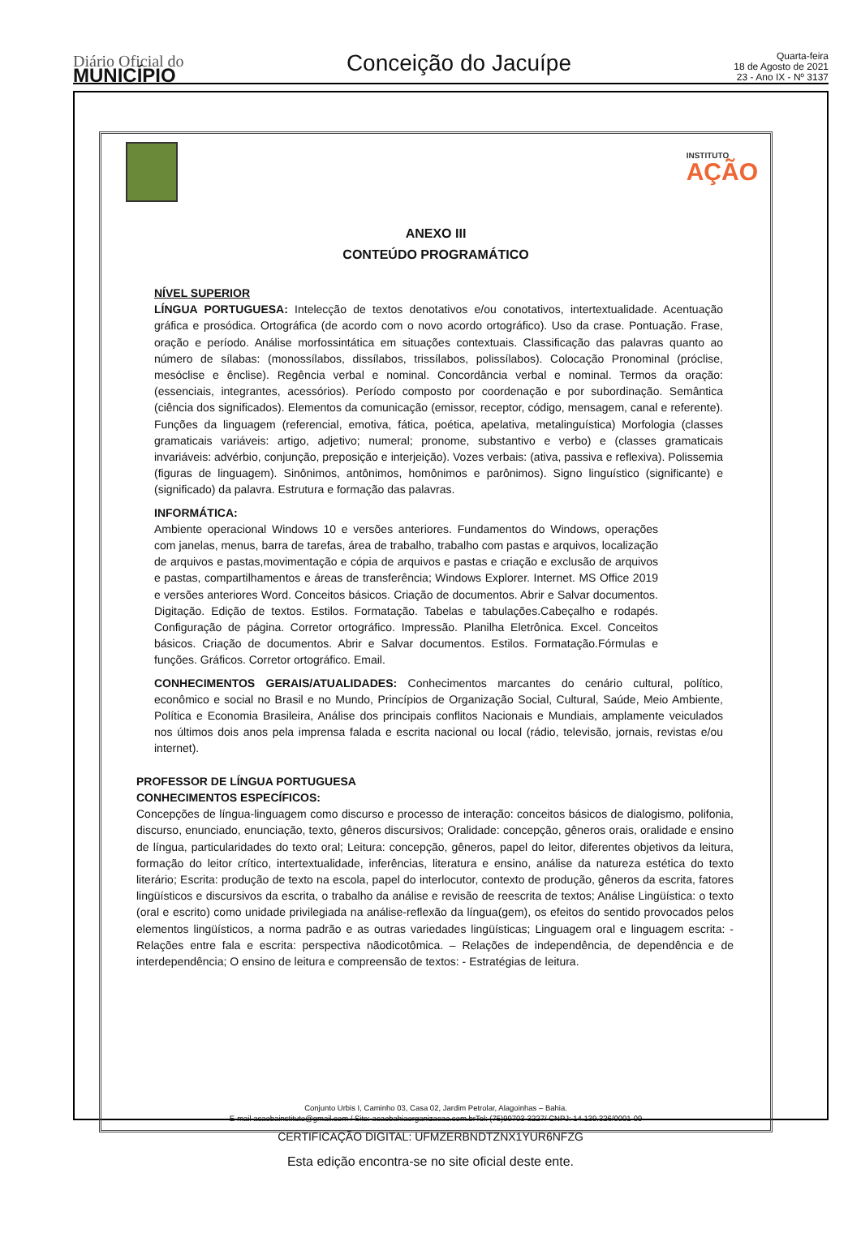Diário Oficial do
MUNICÍPIO
Conceição do Jacuípe
Quarta-feira
18 de Agosto de 2021
23 - Ano IX - Nº 3137
INSTITUTO
AÇÃO
ANEXO III
CONTEÚDO PROGRAMÁTICO
NÍVEL SUPERIOR
LÍNGUA PORTUGUESA: Intelecção de textos denotativos e/ou conotativos, intertextualidade. Acentuação gráfica e prosódica. Ortográfica (de acordo com o novo acordo ortográfico). Uso da crase. Pontuação. Frase, oração e período. Análise morfossintática em situações contextuais. Classificação das palavras quanto ao número de sílabas: (monossílabos, dissílabos, trissílabos, polissílabos). Colocação Pronominal (próclise, mesóclise e ênclise). Regência verbal e nominal. Concordância verbal e nominal. Termos da oração: (essenciais, integrantes, acessórios). Período composto por coordenação e por subordinação. Semântica (ciência dos significados). Elementos da comunicação (emissor, receptor, código, mensagem, canal e referente). Funções da linguagem (referencial, emotiva, fática, poética, apelativa, metalinguística) Morfologia (classes gramaticais variáveis: artigo, adjetivo; numeral; pronome, substantivo e verbo) e (classes gramaticais invariáveis: advérbio, conjunção, preposição e interjeição). Vozes verbais: (ativa, passiva e reflexiva). Polissemia (figuras de linguagem). Sinônimos, antônimos, homônimos e parônimos). Signo linguístico (significante) e (significado) da palavra. Estrutura e formação das palavras.
INFORMÁTICA:
Ambiente operacional Windows 10 e versões anteriores. Fundamentos do Windows, operações com janelas, menus, barra de tarefas, área de trabalho, trabalho com pastas e arquivos, localização de arquivos e pastas,movimentação e cópia de arquivos e pastas e criação e exclusão de arquivos e pastas, compartilhamentos e áreas de transferência; Windows Explorer. Internet. MS Office 2019 e versões anteriores Word. Conceitos básicos. Criação de documentos. Abrir e Salvar documentos. Digitação. Edição de textos. Estilos. Formatação. Tabelas e tabulações.Cabeçalho e rodapés. Configuração de página. Corretor ortográfico. Impressão. Planilha Eletrônica. Excel. Conceitos básicos. Criação de documentos. Abrir e Salvar documentos. Estilos. Formatação.Fórmulas e funções. Gráficos. Corretor ortográfico. Email.
CONHECIMENTOS GERAIS/ATUALIDADES: Conhecimentos marcantes do cenário cultural, político, econômico e social no Brasil e no Mundo, Princípios de Organização Social, Cultural, Saúde, Meio Ambiente, Política e Economia Brasileira, Análise dos principais conflitos Nacionais e Mundiais, amplamente veiculados nos últimos dois anos pela imprensa falada e escrita nacional ou local (rádio, televisão, jornais, revistas e/ou internet).
PROFESSOR DE LÍNGUA PORTUGUESA
CONHECIMENTOS ESPECÍFICOS:
Concepções de língua-linguagem como discurso e processo de interação: conceitos básicos de dialogismo, polifonia, discurso, enunciado, enunciação, texto, gêneros discursivos; Oralidade: concepção, gêneros orais, oralidade e ensino de língua, particularidades do texto oral; Leitura: concepção, gêneros, papel do leitor, diferentes objetivos da leitura, formação do leitor crítico, intertextualidade, inferências, literatura e ensino, análise da natureza estética do texto literário; Escrita: produção de texto na escola, papel do interlocutor, contexto de produção, gêneros da escrita, fatores lingüísticos e discursivos da escrita, o trabalho da análise e revisão de reescrita de textos; Análise Lingüística: o texto (oral e escrito) como unidade privilegiada na análise-reflexão da língua(gem), os efeitos do sentido provocados pelos elementos lingüísticos, a norma padrão e as outras variedades lingüísticas; Linguagem oral e linguagem escrita: -Relações entre fala e escrita: perspectiva nãodicotômica. – Relações de independência, de dependência e de interdependência; O ensino de leitura e compreensão de textos: - Estratégias de leitura.
Conjunto Urbis I, Caminho 03, Casa 02, Jardim Petrolar, Alagoinhas – Bahia.
E-mail acaobainstituto@gmail.com / Site: acaobahiaorganizacao.com.brTel: (75)99703-3227/ CNPJ: 14.139.326/0001-09
CERTIFICAÇÃO DIGITAL: UFMZERBNDTZNX1YUR6NFZG
Esta edição encontra-se no site oficial deste ente.